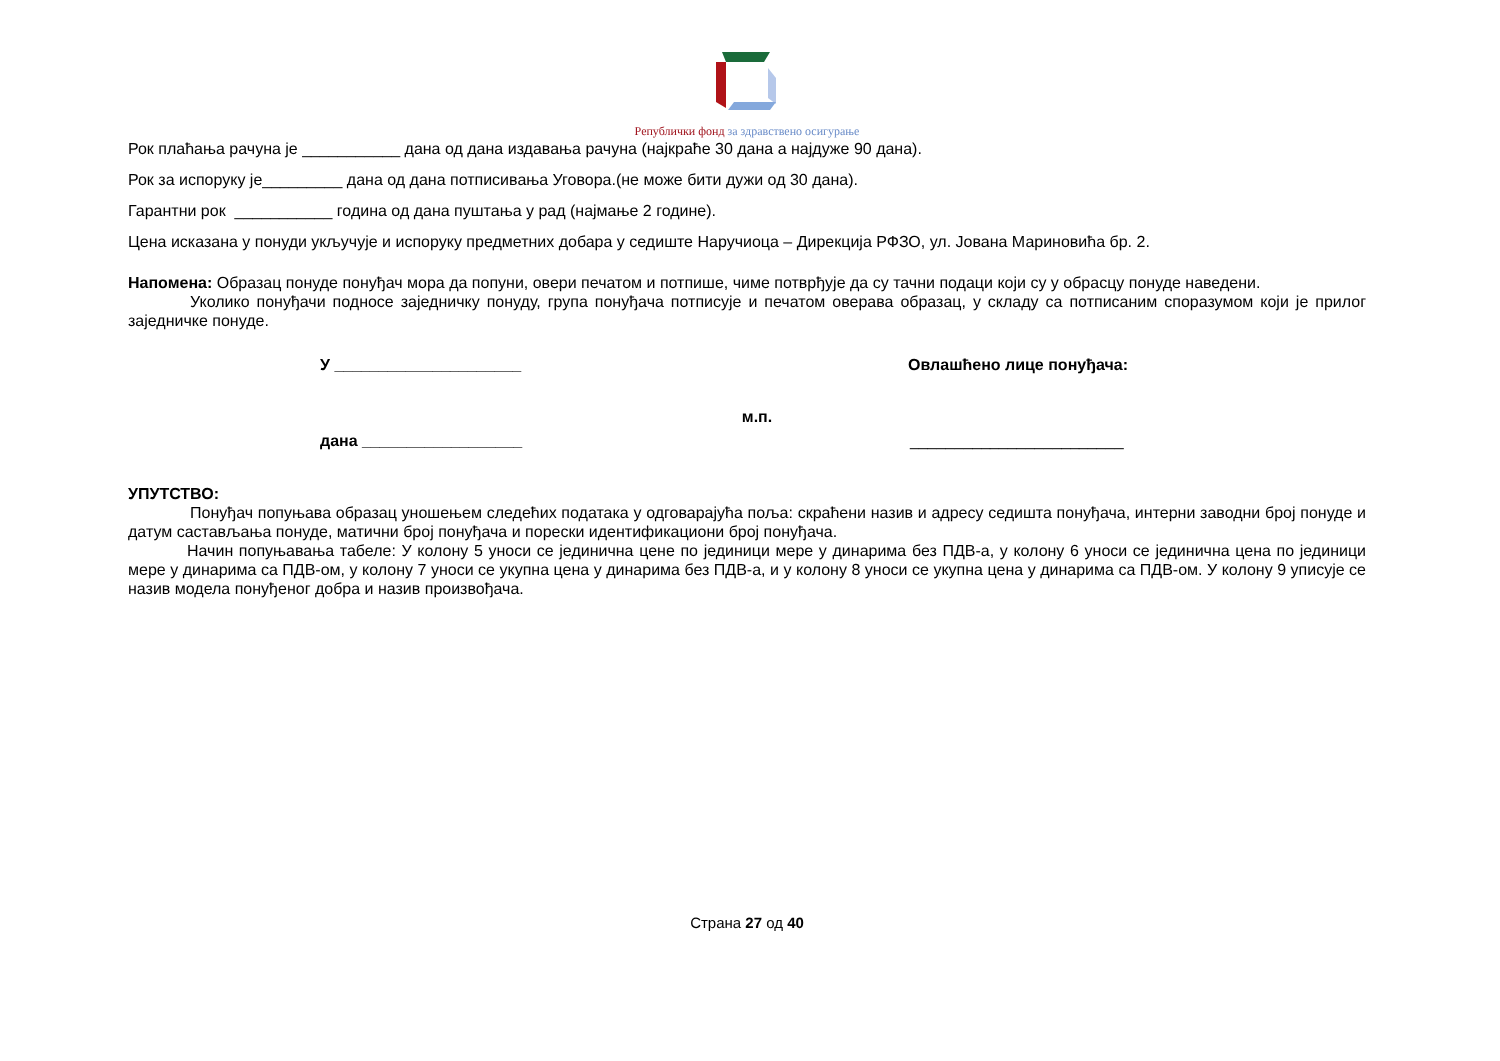Републички фонд за здравствено осигурање
Рок плаћања рачуна је ___________ дана од дана издавања рачуна (најкраће 30 дана а најдуже 90 дана).
Рок за испоруку је_________ дана од дана потписивања Уговора.(не може бити дужи од 30 дана).
Гарантни рок ___________ година од дана пуштања у рад (најмање 2 године).
Цена исказана у понуди укључује и испоруку предметних добара у седиште Наручиоца – Дирекција РФЗО, ул. Јована Мариновића бр. 2.
Напомена: Образац понуде понуђач мора да попуни, овери печатом и потпише, чиме потврђује да су тачни подаци који су у обрасцу понуде наведени.
Уколико понуђачи подносе заједничку понуду, група понуђача потписује и печатом оверава образац, у складу са потписаним споразумом који је прилог заједничке понуде.
У _____________________ Овлашћено лице понуђача:
м.п.
дана __________________ ________________________
УПУТСТВО:
Понуђач попуњава образац уношењем следећих података у одговарајућа поља: скраћени назив и адресу седишта понуђача, интерни заводни број понуде и датум састављања понуде, матични број понуђача и порески идентификациони број понуђача.
Начин попуњавања табеле: У колону 5 уноси се јединична цене по јединици мере у динарима без ПДВ-а, у колону 6 уноси се јединична цена по јединици мере у динарима са ПДВ-ом, у колону 7 уноси се укупна цена у динарима без ПДВ-а, и у колону 8 уноси се укупна цена у динарима са ПДВ-ом. У колону 9 уписује се назив модела понуђеног добра и назив произвођача.
Страна 27 од 40